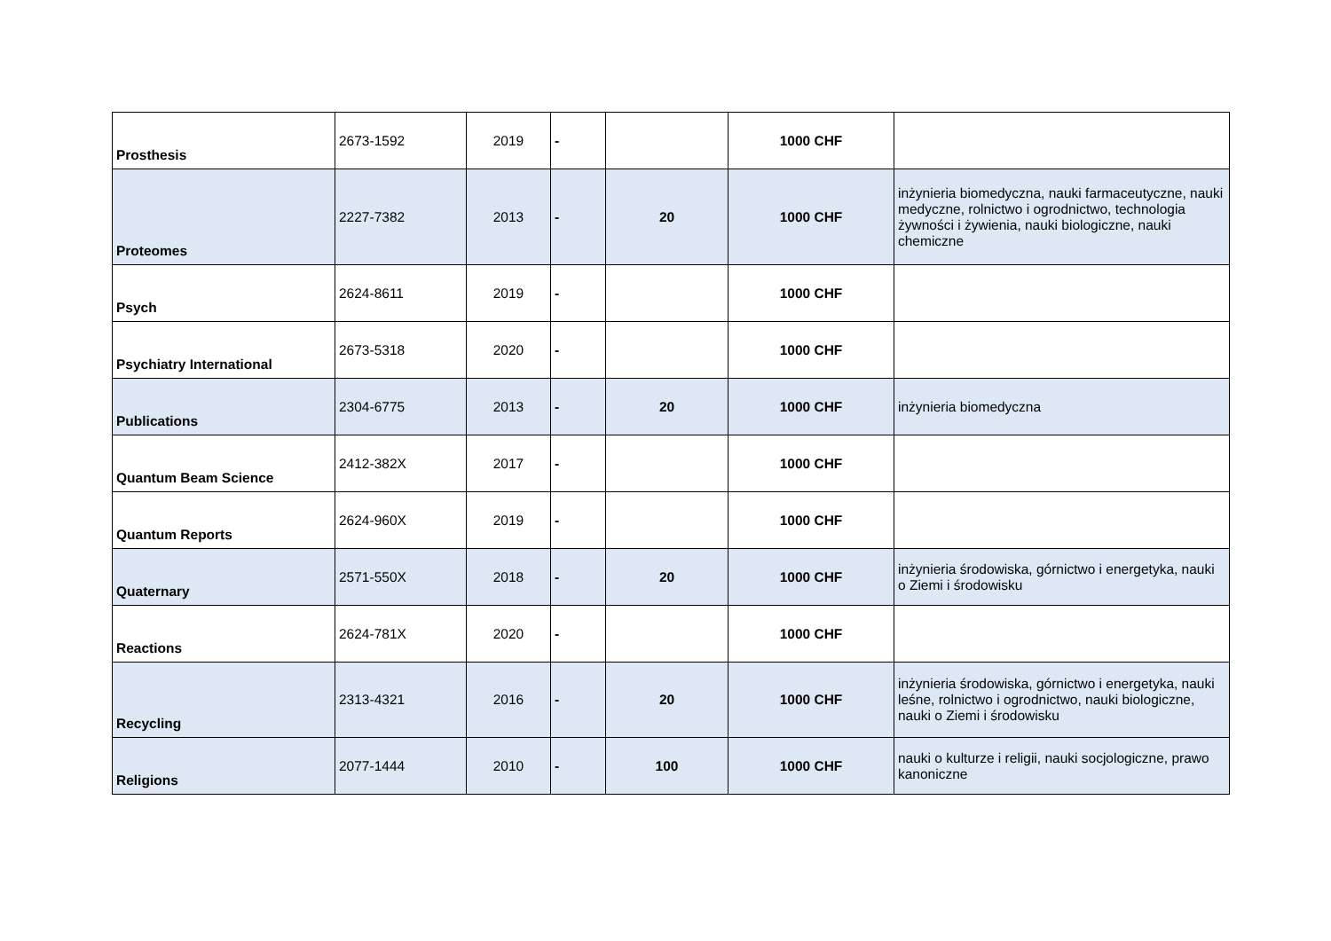| Prosthesis | 2673-1592 | 2019 | - | | 1000 CHF | |
| Proteomes | 2227-7382 | 2013 | - | 20 | 1000 CHF | inżynieria biomedyczna, nauki farmaceutyczne, nauki medyczne, rolnictwo i ogrodnictwo, technologia żywności i żywienia, nauki biologiczne, nauki chemiczne |
| Psych | 2624-8611 | 2019 | - | | 1000 CHF | |
| Psychiatry International | 2673-5318 | 2020 | - | | 1000 CHF | |
| Publications | 2304-6775 | 2013 | - | 20 | 1000 CHF | inżynieria biomedyczna |
| Quantum Beam Science | 2412-382X | 2017 | - | | 1000 CHF | |
| Quantum Reports | 2624-960X | 2019 | - | | 1000 CHF | |
| Quaternary | 2571-550X | 2018 | - | 20 | 1000 CHF | inżynieria środowiska, górnictwo i energetyka, nauki o Ziemi i środowisku |
| Reactions | 2624-781X | 2020 | - | | 1000 CHF | |
| Recycling | 2313-4321 | 2016 | - | 20 | 1000 CHF | inżynieria środowiska, górnictwo i energetyka, nauki leśne, rolnictwo i ogrodnictwo, nauki biologiczne, nauki o Ziemi i środowisku |
| Religions | 2077-1444 | 2010 | - | 100 | 1000 CHF | nauki o kulturze i religii, nauki socjologiczne, prawo kanoniczne |